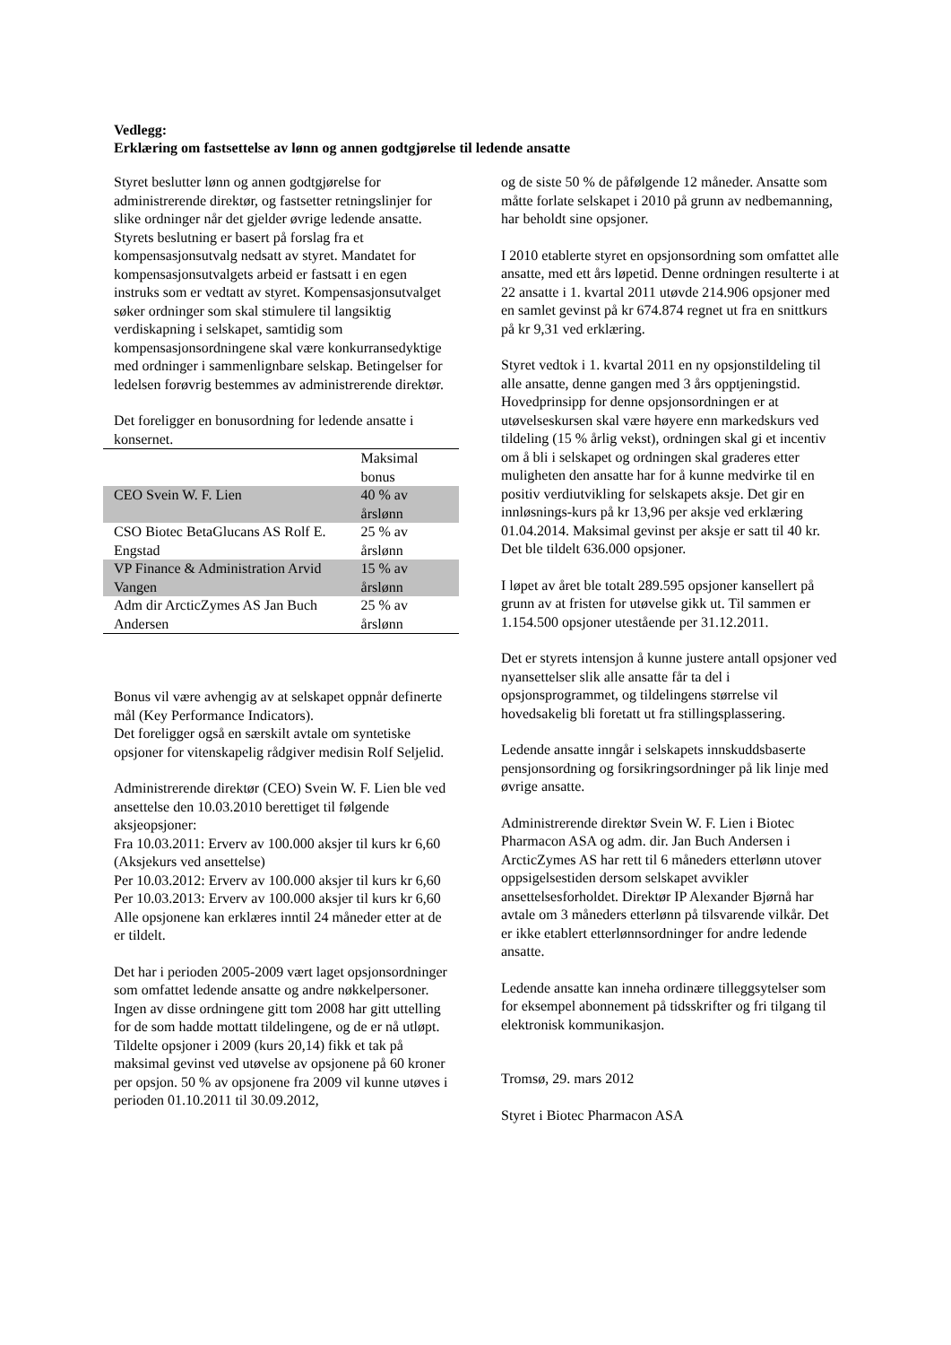Vedlegg:
Erklæring om fastsettelse av lønn og annen godtgjørelse til ledende ansatte
Styret beslutter lønn og annen godtgjørelse for administrerende direktør, og fastsetter retningslinjer for slike ordninger når det gjelder øvrige ledende ansatte. Styrets beslutning er basert på forslag fra et kompensasjonsutvalg nedsatt av styret. Mandatet for kompensasjonsutvalgets arbeid er fastsatt i en egen instruks som er vedtatt av styret. Kompensasjonsutvalget søker ordninger som skal stimulere til langsiktig verdiskapning i selskapet, samtidig som kompensasjonsordningene skal være konkurransedyktige med ordninger i sammenlignbare selskap. Betingelser for ledelsen forøvrig bestemmes av administrerende direktør.
Det foreligger en bonusordning for ledende ansatte i konsernet.
| | Maksimal bonus |
| CEO Svein W. F. Lien | 40 % av årslønn |
| CSO Biotec BetaGlucans AS Rolf E. Engstad | 25 % av årslønn |
| VP Finance & Administration Arvid Vangen | 15 % av årslønn |
| Adm dir ArcticZymes AS Jan Buch Andersen | 25 % av årslønn |
Bonus vil være avhengig av at selskapet oppnår definerte mål (Key Performance Indicators).
Det foreligger også en særskilt avtale om syntetiske opsjoner for vitenskapelig rådgiver medisin Rolf Seljelid.
Administrerende direktør (CEO) Svein W. F. Lien ble ved ansettelse den 10.03.2010 berettiget til følgende aksjeopsjoner:
Fra 10.03.2011: Erverv av 100.000 aksjer til kurs kr 6,60 (Aksjekurs ved ansettelse)
Per 10.03.2012: Erverv av 100.000 aksjer til kurs kr 6,60
Per 10.03.2013: Erverv av 100.000 aksjer til kurs kr 6,60
Alle opsjonene kan erklæres inntil 24 måneder etter at de er tildelt.
Det har i perioden 2005-2009 vært laget opsjonsordninger som omfattet ledende ansatte og andre nøkkelpersoner. Ingen av disse ordningene gitt tom 2008 har gitt uttelling for de som hadde mottatt tildelingene, og de er nå utløpt. Tildelte opsjoner i 2009 (kurs 20,14) fikk et tak på maksimal gevinst ved utøvelse av opsjonene på 60 kroner per opsjon. 50 % av opsjonene fra 2009 vil kunne utøves i perioden 01.10.2011 til 30.09.2012,
og de siste 50 % de påfølgende 12 måneder. Ansatte som måtte forlate selskapet i 2010 på grunn av nedbemanning, har beholdt sine opsjoner.
I 2010 etablerte styret en opsjonsordning som omfattet alle ansatte, med ett års løpetid. Denne ordningen resulterte i at 22 ansatte i 1. kvartal 2011 utøvde 214.906 opsjoner med en samlet gevinst på kr 674.874 regnet ut fra en snittkurs på kr 9,31 ved erklæring.
Styret vedtok i 1. kvartal 2011 en ny opsjonstildeling til alle ansatte, denne gangen med 3 års opptjeningstid. Hovedprinsipp for denne opsjonsordningen er at utøvelseskursen skal være høyere enn markedskurs ved tildeling (15 % årlig vekst), ordningen skal gi et incentiv om å bli i selskapet og ordningen skal graderes etter muligheten den ansatte har for å kunne medvirke til en positiv verdiutvikling for selskapets aksje. Det gir en innløsnings-kurs på kr 13,96 per aksje ved erklæring 01.04.2014. Maksimal gevinst per aksje er satt til 40 kr. Det ble tildelt 636.000 opsjoner.
I løpet av året ble totalt 289.595 opsjoner kansellert på grunn av at fristen for utøvelse gikk ut. Til sammen er 1.154.500 opsjoner utestående per 31.12.2011.
Det er styrets intensjon å kunne justere antall opsjoner ved nyansettelser slik alle ansatte får ta del i opsjonsprogrammet, og tildelingens størrelse vil hovedsakelig bli foretatt ut fra stillingsplassering.
Ledende ansatte inngår i selskapets innskuddsbaserte pensjonsordning og forsikringsordninger på lik linje med øvrige ansatte.
Administrerende direktør Svein W. F. Lien i Biotec Pharmacon ASA og adm. dir. Jan Buch Andersen i ArcticZymes AS har rett til 6 måneders etterlønn utover oppsigelsestiden dersom selskapet avvikler ansettelsesforholdet. Direktør IP Alexander Bjørnå har avtale om 3 måneders etterlønn på tilsvarende vilkår. Det er ikke etablert etterlønnsordninger for andre ledende ansatte.
Ledende ansatte kan inneha ordinære tilleggsytelser som for eksempel abonnement på tidsskrifter og fri tilgang til elektronisk kommunikasjon.
Tromsø, 29. mars 2012
Styret i Biotec Pharmacon ASA